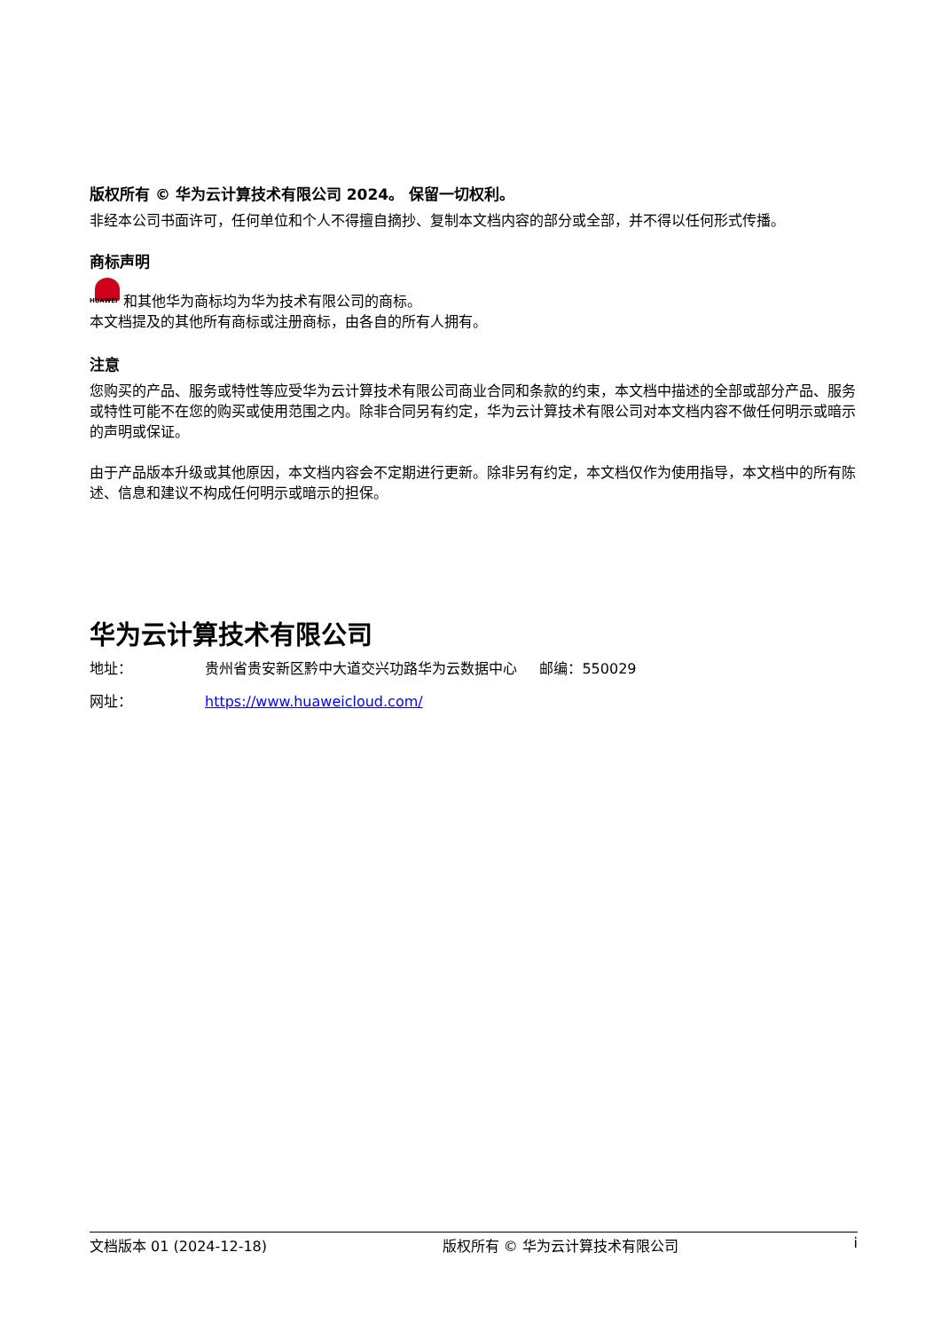版权所有 © 华为云计算技术有限公司 2024。 保留一切权利。
非经本公司书面许可，任何单位和个人不得擅自摘抄、复制本文档内容的部分或全部，并不得以任何形式传播。
商标声明
HUAWEI 和其他华为商标均为华为技术有限公司的商标。
本文档提及的其他所有商标或注册商标，由各自的所有人拥有。
注意
您购买的产品、服务或特性等应受华为云计算技术有限公司商业合同和条款的约束，本文档中描述的全部或部分产品、服务或特性可能不在您的购买或使用范围之内。除非合同另有约定，华为云计算技术有限公司对本文档内容不做任何明示或暗示的声明或保证。
由于产品版本升级或其他原因，本文档内容会不定期进行更新。除非另有约定，本文档仅作为使用指导，本文档中的所有陈述、信息和建议不构成任何明示或暗示的担保。
华为云计算技术有限公司
地址： 贵州省贵安新区黔中大道交兴功路华为云数据中心 邮编：550029
网址： https://www.huaweicloud.com/
文档版本 01 (2024-12-18) 版权所有 © 华为云计算技术有限公司 i